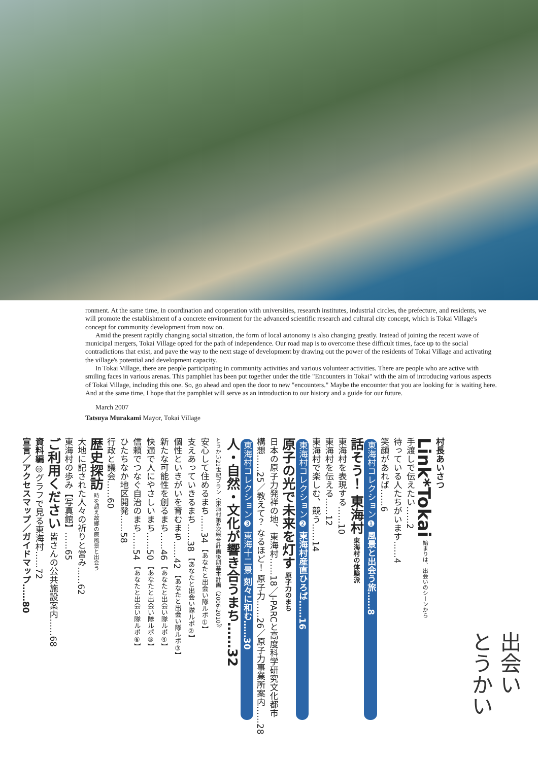ronment. At the same time, in coordination and cooperation with universities, research institutes, industrial circles, the prefecture, and residents, we will promote the establishment of a concrete environment for the advanced scientific research and cultural city concept, which is Tokai Village's concept for community development from now on.
Amid the present rapidly changing social situation, the form of local autonomy is also changing greatly. Instead of joining the recent wave of municipal mergers, Tokai Village opted for the path of independence. Our road map is to overcome these difficult times, face up to the social contradictions that exist, and pave the way to the next stage of development by drawing out the power of the residents of Tokai Village and activating the village's potential and development capacity.
In Tokai Village, there are people participating in community activities and various volunteer activities. There are people who are active with smiling faces in various arenas. This pamphlet has been put together under the title "Encounters in Tokai" with the aim of introducing various aspects of Tokai Village, including this one. So, go ahead and open the door to new "encounters." Maybe the encounter that you are looking for is waiting here. And at the same time, I hope that the pamphlet will serve as an introduction to our history and a guide for our future.
March 2007
Tatsuya Murakami Mayor, Tokai Village
出会い
とうかい
村長あいさつ
Link*Tokai 始まりは、出会いのシーンから
手渡しで伝えたい……2
待っている人たちがいます……4
笑顔があれば……6
東海村コレクション❶ 風景と出会う旅……8
話そう！ 東海村 東海村の体験派
東海村を表現する……10
東海村を伝える……12
東海村で楽しむ、競う……14
東海村コレクション❷ 東海村産直ひろば……16
原子の光で未来を灯す 原子力のまち
日本の原子力発祥の地、東海村……18／J-PARCと高度科学研究文化都市
構想……25／教えて？ なるほど！ 原子力……26／原子力事業所案内……28
東海村コレクション❸ 東海十二景 刻々に和む……30
人・自然・文化が響き合うまち……32
とうかい21世紀プラン〈東海村第4次総合計画後期基本計画（2006-2010）〉
安心して住めるまち……34 【あなたと出会い隊ルポ①】
支えあっていきるまち……38 【あなたと出会い隊ルポ②】
個性といきがいを育むまち……42 【あなたと出会い隊ルポ③】
新たな可能性を創るまち……46 【あなたと出会い隊ルポ④】
快適で人にやさしいまち……50 【あなたと出会い隊ルポ⑤】
信頼でつなぐ自治のまち……54 【あなたと出会い隊ルポ⑥】
ひたちなか地区開発……58
行政と議会……60
歴史探訪 時を超え故郷の原風景と出会う
大地に記された人々の祈りと営み……62
東海村の歩み【写真館】……65
ご利用ください 皆さんの公共施設案内……68
資料編◎グラフで見る東海村……72
宣言／アクセスマップ／ガイドマップ……80